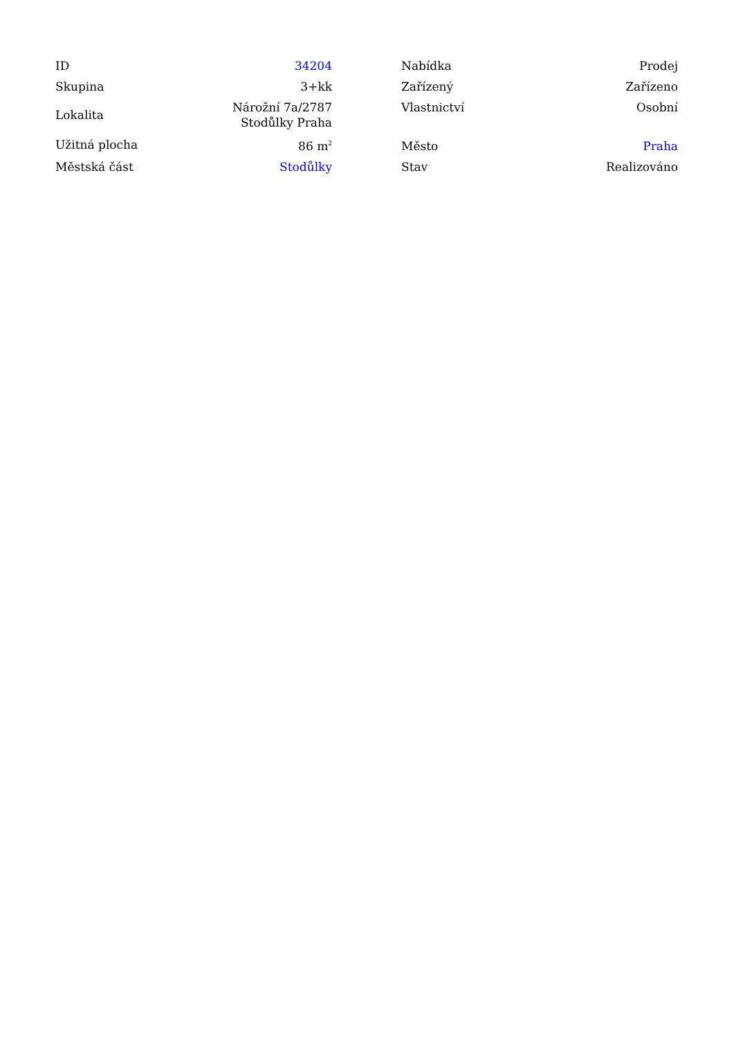| ID | 34204 |
| Skupina | 3+kk |
| Lokalita | Nárožní 7a/2787 Stodůlky Praha |
| Užitná plocha | 86 m<sup>2</sup> |
| Městská část | Stodůlky |
| Nabídka | Prodej |
| Zařízený | Zařízeno |
| Vlastnictví | Osobní |
| Město | Praha |
| Stav | Realizováno |